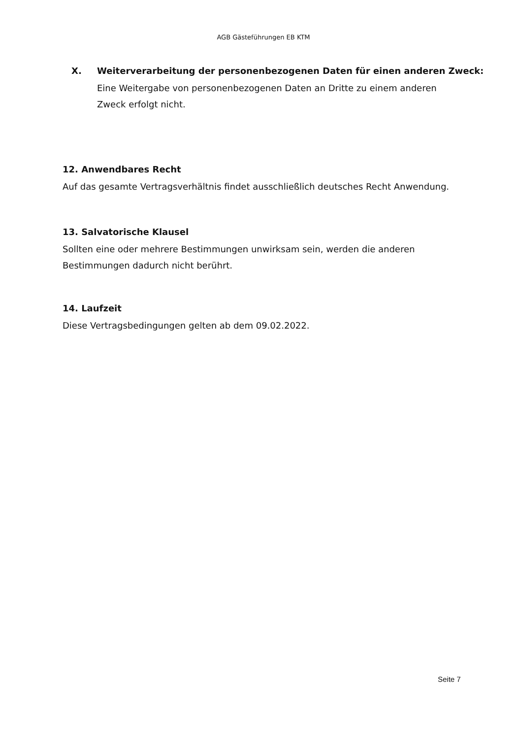AGB Gästeführungen EB KTM
X. Weiterverarbeitung der personenbezogenen Daten für einen anderen Zweck:
Eine Weitergabe von personenbezogenen Daten an Dritte zu einem anderen
Zweck erfolgt nicht.
12. Anwendbares Recht
Auf das gesamte Vertragsverhältnis findet ausschließlich deutsches Recht Anwendung.
13. Salvatorische Klausel
Sollten eine oder mehrere Bestimmungen unwirksam sein, werden die anderen
Bestimmungen dadurch nicht berührt.
14. Laufzeit
Diese Vertragsbedingungen gelten ab dem 09.02.2022.
Seite 7